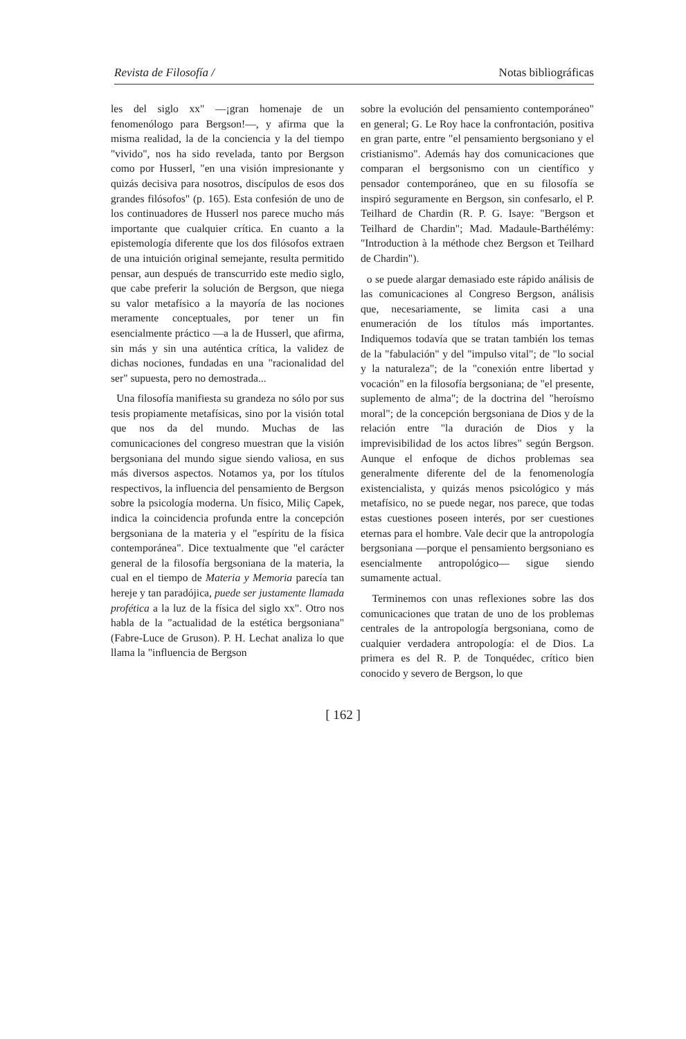Revista de Filosofía / Notas bibliográficas
les del siglo xx" —¡gran homenaje de un fenomenólogo para Bergson!—, y afirma que la misma realidad, la de la conciencia y la del tiempo "vivido", nos ha sido revelada, tanto por Bergson como por Husserl, "en una visión impresionante y quizás decisiva para nosotros, discípulos de esos dos grandes filósofos" (p. 165). Esta confesión de uno de los continuadores de Husserl nos parece mucho más importante que cualquier crítica. En cuanto a la epistemología diferente que los dos filósofos extraen de una intuición original semejante, resulta permitido pensar, aun después de transcurrido este medio siglo, que cabe preferir la solución de Bergson, que niega su valor metafísico a la mayoría de las nociones meramente conceptuales, por tener un fin esencialmente práctico —a la de Husserl, que afirma, sin más y sin una auténtica crítica, la validez de dichas nociones, fundadas en una "racionalidad del ser" supuesta, pero no demostrada...
Una filosofía manifiesta su grandeza no sólo por sus tesis propiamente metafísicas, sino por la visión total que nos da del mundo. Muchas de las comunicaciones del congreso muestran que la visión bergsoniana del mundo sigue siendo valiosa, en sus más diversos aspectos. Notamos ya, por los títulos respectivos, la influencia del pensamiento de Bergson sobre la psicología moderna. Un físico, Miliç Capek, indica la coincidencia profunda entre la concepción bergsoniana de la materia y el "espíritu de la física contemporánea". Dice textualmente que "el carácter general de la filosofía bergsoniana de la materia, la cual en el tiempo de Materia y Memoria parecía tan hereje y tan paradójica, puede ser justamente llamada profética a la luz de la física del siglo xx". Otro nos habla de la "actualidad de la estética bergsoniana" (Fabre-Luce de Gruson). P. H. Lechat analiza lo que llama la "influencia de Bergson
sobre la evolución del pensamiento contemporáneo" en general; G. Le Roy hace la confrontación, positiva en gran parte, entre "el pensamiento bergsoniano y el cristianismo". Además hay dos comunicaciones que comparan el bergsonismo con un científico y pensador contemporáneo, que en su filosofía se inspiró seguramente en Bergson, sin confesarlo, el P. Teilhard de Chardin (R. P. G. Isaye: "Bergson et Teilhard de Chardin"; Mad. Madaule-Barthélémy: "Introduction à la méthode chez Bergson et Teilhard de Chardin").
o se puede alargar demasiado este rápido análisis de las comunicaciones al Congreso Bergson, análisis que, necesariamente, se limita casi a una enumeración de los títulos más importantes. Indiquemos todavía que se tratan también los temas de la "fabulación" y del "impulso vital"; de "lo social y la naturaleza"; de la "conexión entre libertad y vocación" en la filosofía bergsoniana; de "el presente, suplemento de alma"; de la doctrina del "heroísmo moral"; de la concepción bergsoniana de Dios y de la relación entre "la duración de Dios y la imprevisibilidad de los actos libres" según Bergson. Aunque el enfoque de dichos problemas sea generalmente diferente del de la fenomenología existencialista, y quizás menos psicológico y más metafísico, no se puede negar, nos parece, que todas estas cuestiones poseen interés, por ser cuestiones eternas para el hombre. Vale decir que la antropología bergsoniana —porque el pensamiento bergsoniano es esencialmente antropológico— sigue siendo sumamente actual.
Terminemos con unas reflexiones sobre las dos comunicaciones que tratan de uno de los problemas centrales de la antropología bergsoniana, como de cualquier verdadera antropología: el de Dios. La primera es del R. P. de Tonquédec, crítico bien conocido y severo de Bergson, lo que
[ 162 ]